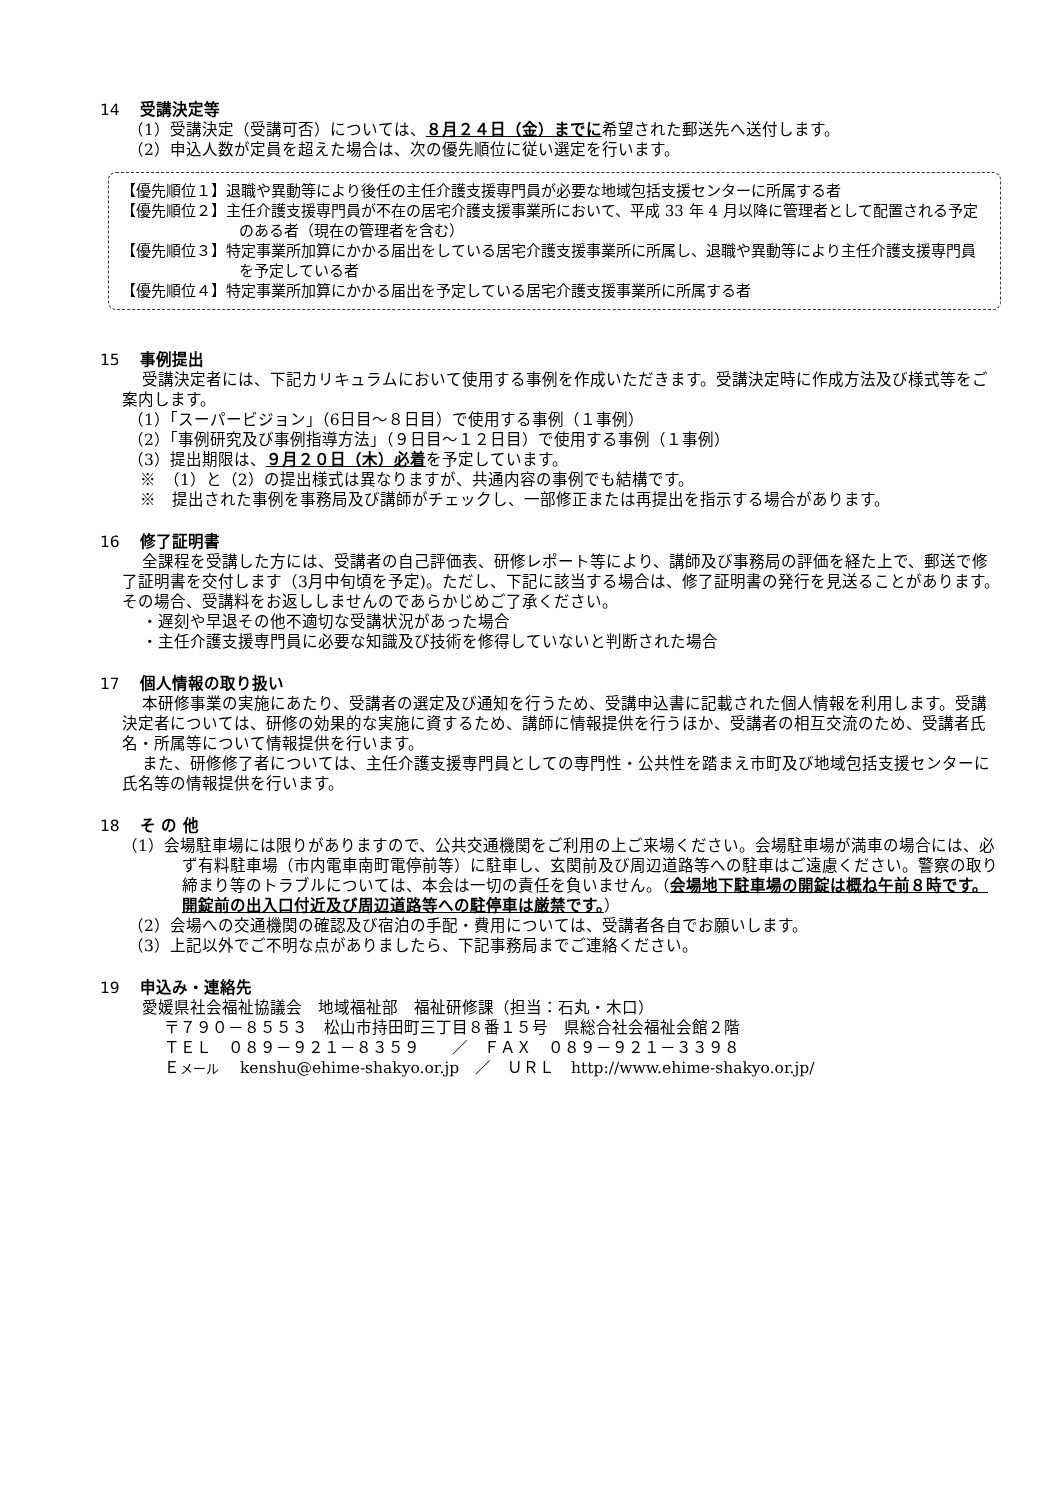14 受講決定等
（1）受講決定（受講可否）については、８月２４日（金）までに希望された郵送先へ送付します。
（2）申込人数が定員を超えた場合は、次の優先順位に従い選定を行います。
【優先順位１】退職や異動等により後任の主任介護支援専門員が必要な地域包括支援センターに所属する者
【優先順位２】主任介護支援専門員が不在の居宅介護支援事業所において、平成 33 年 4 月以降に管理者として配置される予定のある者（現在の管理者を含む）
【優先順位３】特定事業所加算にかかる届出をしている居宅介護支援事業所に所属し、退職や異動等により主任介護支援専門員を予定している者
【優先順位４】特定事業所加算にかかる届出を予定している居宅介護支援事業所に所属する者
15 事例提出
受講決定者には、下記カリキュラムにおいて使用する事例を作成いただきます。受講決定時に作成方法及び様式等をご案内します。
（1）「スーパービジョン」（6日目～８日目）で使用する事例（１事例）
（2）「事例研究及び事例指導方法」（９日目～１２日目）で使用する事例（１事例）
（3）提出期限は、９月２０日（木）必着を予定しています。
※　（1）と（2）の提出様式は異なりますが、共通内容の事例でも結構です。
※　提出された事例を事務局及び講師がチェックし、一部修正または再提出を指示する場合があります。
16 修了証明書
全課程を受講した方には、受講者の自己評価表、研修レポート等により、講師及び事務局の評価を経た上で、郵送で修了証明書を交付します（3月中旬頃を予定)。ただし、下記に該当する場合は、修了証明書の発行を見送ることがあります。その場合、受講料をお返ししませんのであらかじめご了承ください。
・遅刻や早退その他不適切な受講状況があった場合
・主任介護支援専門員に必要な知識及び技術を修得していないと判断された場合
17 個人情報の取り扱い
本研修事業の実施にあたり、受講者の選定及び通知を行うため、受講申込書に記載された個人情報を利用します。受講決定者については、研修の効果的な実施に資するため、講師に情報提供を行うほか、受講者の相互交流のため、受講者氏名・所属等について情報提供を行います。
また、研修修了者については、主任介護支援専門員としての専門性・公共性を踏まえ市町及び地域包括支援センターに氏名等の情報提供を行います。
18 そ の 他
（1）会場駐車場には限りがありますので、公共交通機関をご利用の上ご来場ください。会場駐車場が満車の場合には、必ず有料駐車場（市内電車南町電停前等）に駐車し、玄関前及び周辺道路等への駐車はご遠慮ください。警察の取り締まり等のトラブルについては、本会は一切の責任を負いません。（会場地下駐車場の開錠は概ね午前８時です。開錠前の出入口付近及び周辺道路等への駐停車は厳禁です。）
（2）会場への交通機関の確認及び宿泊の手配・費用については、受講者各自でお願いします。
（3）上記以外でご不明な点がありましたら、下記事務局までご連絡ください。
19 申込み・連絡先
愛媛県社会福祉協議会　地域福祉部　福祉研修課（担当：石丸・木口）
〒７９０－８５５３　松山市持田町三丁目８番１５号　県総合社会福祉会館２階
ＴＥＬ　０８９－９２１－８３５９　　／　ＦＡＸ　０８９－９２１－３３９８
Ｅメール　 kenshu@ehime-shakyo.or.jp　／　ＵＲＬ　http://www.ehime-shakyo.or.jp/